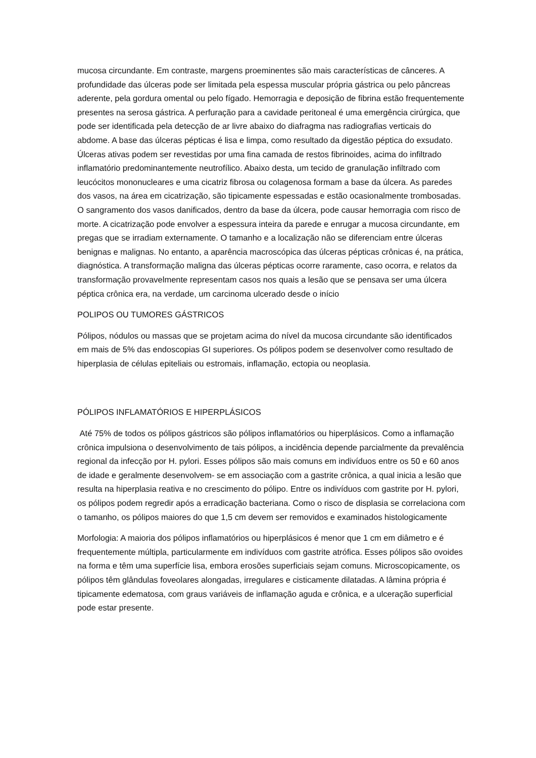mucosa circundante. Em contraste, margens proeminentes são mais características de cânceres. A profundidade das úlceras pode ser limitada pela espessa muscular própria gástrica ou pelo pâncreas aderente, pela gordura omental ou pelo fígado. Hemorragia e deposição de fibrina estão frequentemente presentes na serosa gástrica. A perfuração para a cavidade peritoneal é uma emergência cirúrgica, que pode ser identificada pela detecção de ar livre abaixo do diafragma nas radiografias verticais do abdome. A base das úlceras pépticas é lisa e limpa, como resultado da digestão péptica do exsudato. Úlceras ativas podem ser revestidas por uma fina camada de restos fibrinoides, acima do infiltrado inflamatório predominantemente neutrofílico. Abaixo desta, um tecido de granulação infiltrado com leucócitos mononucleares e uma cicatriz fibrosa ou colagenosa formam a base da úlcera. As paredes dos vasos, na área em cicatrização, são tipicamente espessadas e estão ocasionalmente trombosadas. O sangramento dos vasos danificados, dentro da base da úlcera, pode causar hemorragia com risco de morte. A cicatrização pode envolver a espessura inteira da parede e enrugar a mucosa circundante, em pregas que se irradiam externamente. O tamanho e a localização não se diferenciam entre úlceras benignas e malignas. No entanto, a aparência macroscópica das úlceras pépticas crônicas é, na prática, diagnóstica. A transformação maligna das úlceras pépticas ocorre raramente, caso ocorra, e relatos da transformação provavelmente representam casos nos quais a lesão que se pensava ser uma úlcera péptica crônica era, na verdade, um carcinoma ulcerado desde o início
POLIPOS OU TUMORES GÁSTRICOS
Pólipos, nódulos ou massas que se projetam acima do nível da mucosa circundante são identificados em mais de 5% das endoscopias GI superiores. Os pólipos podem se desenvolver como resultado de hiperplasia de células epiteliais ou estromais, inflamação, ectopia ou neoplasia.
PÓLIPOS INFLAMATÓRIOS E HIPERPLÁSICOS
Até 75% de todos os pólipos gástricos são pólipos inflamatórios ou hiperplásicos. Como a inflamação crônica impulsiona o desenvolvimento de tais pólipos, a incidência depende parcialmente da prevalência regional da infecção por H. pylori. Esses pólipos são mais comuns em indivíduos entre os 50 e 60 anos de idade e geralmente desenvolvem- se em associação com a gastrite crônica, a qual inicia a lesão que resulta na hiperplasia reativa e no crescimento do pólipo. Entre os indivíduos com gastrite por H. pylori, os pólipos podem regredir após a erradicação bacteriana. Como o risco de displasia se correlaciona com o tamanho, os pólipos maiores do que 1,5 cm devem ser removidos e examinados histologicamente
Morfologia: A maioria dos pólipos inflamatórios ou hiperplásicos é menor que 1 cm em diâmetro e é frequentemente múltipla, particularmente em indivíduos com gastrite atrófica. Esses pólipos são ovoides na forma e têm uma superfície lisa, embora erosões superficiais sejam comuns. Microscopicamente, os pólipos têm glândulas foveolares alongadas, irregulares e cisticamente dilatadas. A lâmina própria é tipicamente edematosa, com graus variáveis de inflamação aguda e crônica, e a ulceração superficial pode estar presente.